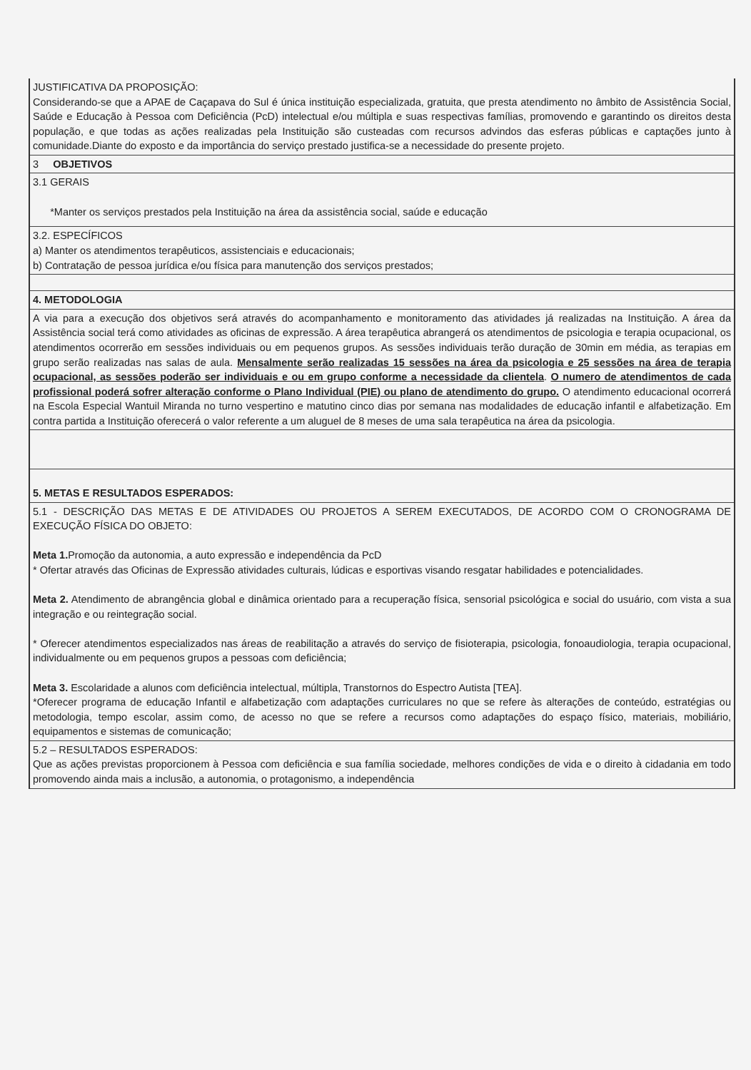| JUSTIFICATIVA DA PROPOSIÇÃO: Considerando-se que a APAE de Caçapava do Sul é única instituição especializada, gratuita, que presta atendimento no âmbito de Assistência Social, Saúde e Educação à Pessoa com Deficiência (PcD) intelectual e/ou múltipla e suas respectivas famílias, promovendo e garantindo os direitos desta população, e que todas as ações realizadas pela Instituição são custeadas com recursos advindos das esferas públicas e captações junto à comunidade.Diante do exposto e da importância do serviço prestado justifica-se a necessidade do presente projeto. |
| 3 OBJETIVOS |
| 3.1 GERAIS *Manter os serviços prestados pela Instituição na área da assistência social, saúde e educação |
| 3.2. ESPECÍFICOS a) Manter os atendimentos terapêuticos, assistenciais e educacionais; b) Contratação de pessoa jurídica e/ou física para manutenção dos serviços prestados; |
| 4. METODOLOGIA |
| A via para a execução dos objetivos será através do acompanhamento e monitoramento das atividades já realizadas na Instituição. A área da Assistência social terá como atividades as oficinas de expressão. A área terapêutica abrangerá os atendimentos de psicologia e terapia ocupacional, os atendimentos ocorrerão em sessões individuais ou em pequenos grupos. As sessões individuais terão duração de 30min em média, as terapias em grupo serão realizadas nas salas de aula. Mensalmente serão realizadas 15 sessões na área da psicologia e 25 sessões na área de terapia ocupacional, as sessões poderão ser individuais e ou em grupo conforme a necessidade da clientela . O numero de atendimentos de cada profissional poderá sofrer alteração conforme o Plano Individual (PIE) ou plano de atendimento do grupo. O atendimento educacional ocorrerá na Escola Especial Wantuil Miranda no turno vespertino e matutino cinco dias por semana nas modalidades de educação infantil e alfabetização. Em contra partida a Instituição oferecerá o valor referente a um aluguel de 8 meses de uma sala terapêutica na área da psicologia. |
| 5. METAS E RESULTADOS ESPERADOS: |
| 5.1 - DESCRIÇÃO DAS METAS E DE ATIVIDADES OU PROJETOS A SEREM EXECUTADOS, DE ACORDO COM O CRONOGRAMA DE EXECUÇÃO FÍSICA DO OBJETO: Meta 1. Promoção da autonomia, a auto expressão e independência da PcD * Ofertar através das Oficinas de Expressão atividades culturais, lúdicas e esportivas visando resgatar habilidades e potencialidades. Meta 2. Atendimento de abrangência global e dinâmica orientado para a recuperação física, sensorial psicológica e social do usuário, com vista a sua integração e ou reintegração social. * Oferecer atendimentos especializados nas áreas de reabilitação a através do serviço de fisioterapia, psicologia, fonoaudiologia, terapia ocupacional, individualmente ou em pequenos grupos a pessoas com deficiência; Meta 3. Escolaridade a alunos com deficiência intelectual, múltipla, Transtornos do Espectro Autista [TEA]. *Oferecer programa de educação Infantil e alfabetização com adaptações curriculares no que se refere às alterações de conteúdo, estratégias ou metodologia, tempo escolar, assim como, de acesso no que se refere a recursos como adaptações do espaço físico, materiais, mobiliário, equipamentos e sistemas de comunicação; |
| 5.2 – RESULTADOS ESPERADOS: Que as ações previstas proporcionem à Pessoa com deficiência e sua família sociedade, melhores condições de vida e o direito à cidadania em todo promovendo ainda mais a inclusão, a autonomia, o protagonismo, a independência |